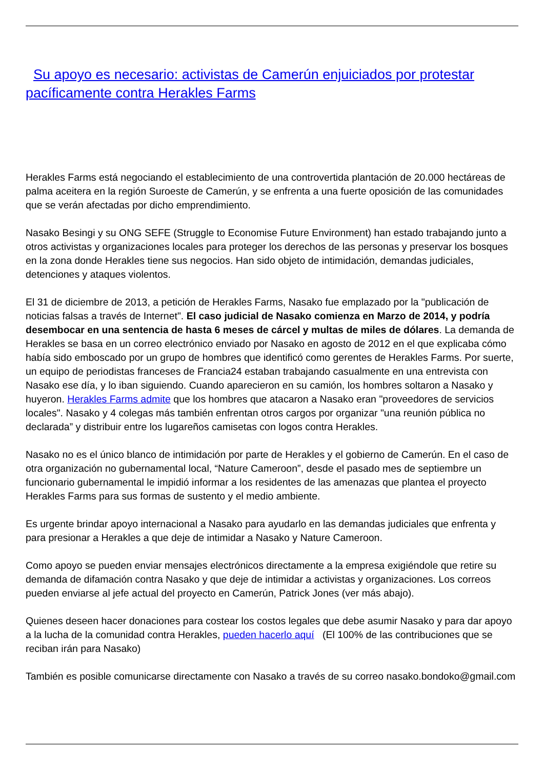Su apoyo es necesario: activistas de Camerún enjuiciados por protestar pacíficamente contra Herakles Farms
Herakles Farms está negociando el establecimiento de una controvertida plantación de 20.000 hectáreas de palma aceitera en la región Suroeste de Camerún, y se enfrenta a una fuerte oposición de las comunidades que se verán afectadas por dicho emprendimiento.
Nasako Besingi y su ONG SEFE (Struggle to Economise Future Environment) han estado trabajando junto a otros activistas y organizaciones locales para proteger los derechos de las personas y preservar los bosques en la zona donde Herakles tiene sus negocios. Han sido objeto de intimidación, demandas judiciales, detenciones y ataques violentos.
El 31 de diciembre de 2013, a petición de Herakles Farms, Nasako fue emplazado por la "publicación de noticias falsas a través de Internet". El caso judicial de Nasako comienza en Marzo de 2014, y podría desembocar en una sentencia de hasta 6 meses de cárcel y multas de miles de dólares. La demanda de Herakles se basa en un correo electrónico enviado por Nasako en agosto de 2012 en el que explicaba cómo había sido emboscado por un grupo de hombres que identificó como gerentes de Herakles Farms. Por suerte, un equipo de periodistas franceses de Francia24 estaban trabajando casualmente en una entrevista con Nasako ese día, y lo iban siguiendo. Cuando aparecieron en su camión, los hombres soltaron a Nasako y huyeron. Herakles Farms admite que los hombres que atacaron a Nasako eran "proveedores de servicios locales". Nasako y 4 colegas más también enfrentan otros cargos por organizar "una reunión pública no declarada” y distribuir entre los lugareños camisetas con logos contra Herakles.
Nasako no es el único blanco de intimidación por parte de Herakles y el gobierno de Camerún. En el caso de otra organización no gubernamental local, “Nature Cameroon”, desde el pasado mes de septiembre un funcionario gubernamental le impidió informar a los residentes de las amenazas que plantea el proyecto Herakles Farms para sus formas de sustento y el medio ambiente.
Es urgente brindar apoyo internacional a Nasako para ayudarlo en las demandas judiciales que enfrenta y para presionar a Herakles a que deje de intimidar a Nasako y Nature Cameroon.
Como apoyo se pueden enviar mensajes electrónicos directamente a la empresa exigiéndole que retire su demanda de difamación contra Nasako y que deje de intimidar a activistas y organizaciones. Los correos pueden enviarse al jefe actual del proyecto en Camerún, Patrick Jones (ver más abajo).
Quienes deseen hacer donaciones para costear los costos legales que debe asumir Nasako y para dar apoyo a la lucha de la comunidad contra Herakles, pueden hacerlo aquí (El 100% de las contribuciones que se reciban irán para Nasako)
También es posible comunicarse directamente con Nasako a través de su correo nasako.bondoko@gmail.com